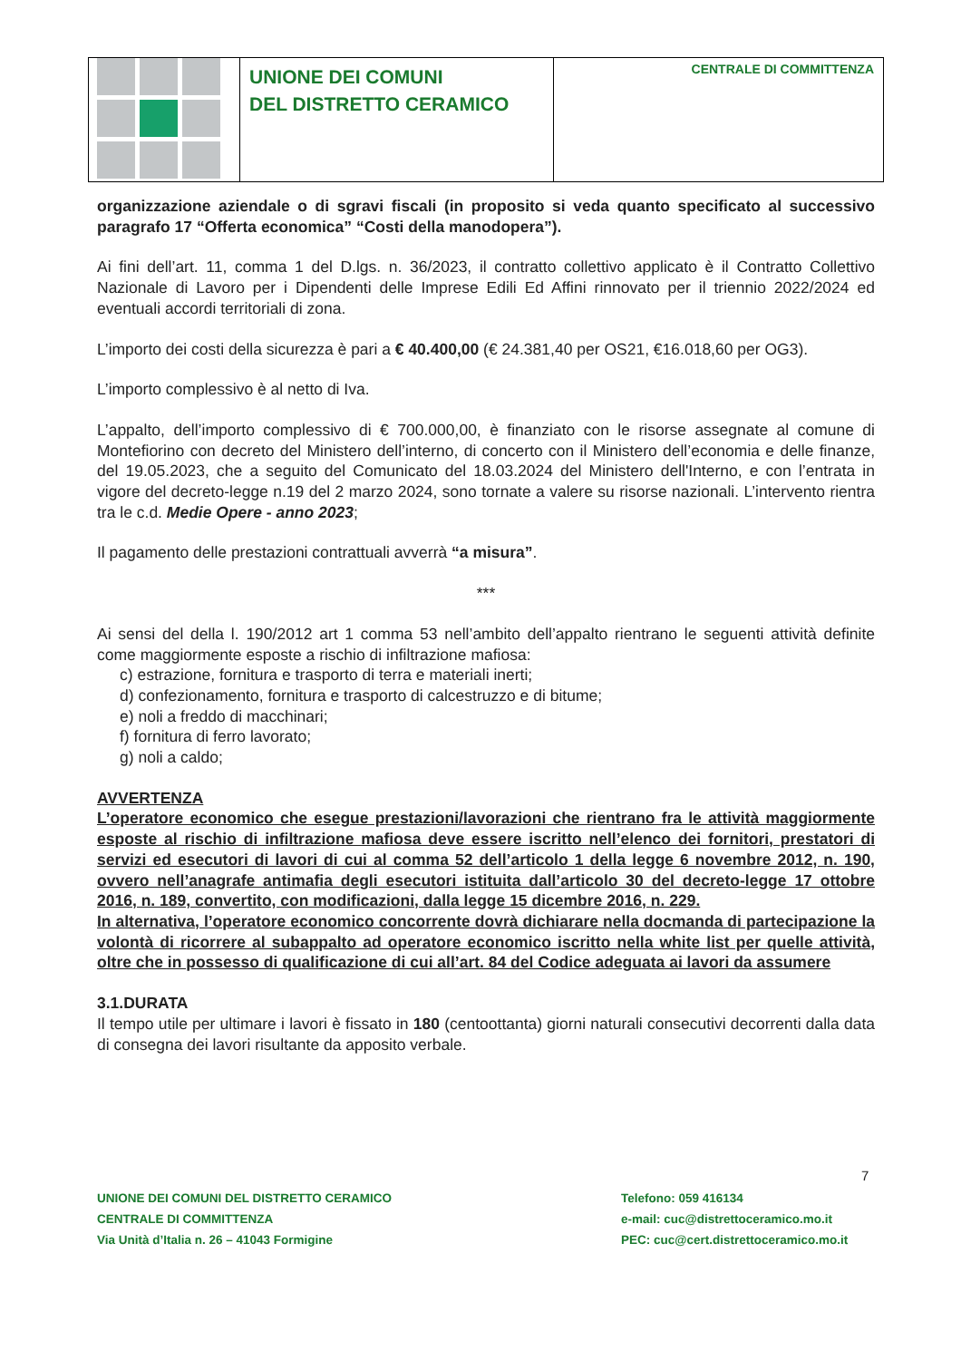UNIONE DEI COMUNI
DEL DISTRETTO CERAMICO
CENTRALE DI COMMITTENZA
organizzazione aziendale o di sgravi fiscali (in proposito si veda quanto specificato al successivo paragrafo 17 “Offerta economica” “Costi della manodopera”).
Ai fini dell’art. 11, comma 1 del D.lgs. n. 36/2023, il contratto collettivo applicato è il Contratto Collettivo Nazionale di Lavoro per i Dipendenti delle Imprese Edili Ed Affini rinnovato per il triennio 2022/2024 ed eventuali accordi territoriali di zona.
L’importo dei costi della sicurezza è pari a € 40.400,00 (€ 24.381,40 per OS21, €16.018,60 per OG3).
L’importo complessivo è al netto di Iva.
L’appalto, dell’importo complessivo di € 700.000,00, è finanziato con le risorse assegnate al comune di Montefiorino con decreto del Ministero dell’interno, di concerto con il Ministero dell’economia e delle finanze, del 19.05.2023, che a seguito del Comunicato del 18.03.2024 del Ministero dell'Interno, e con l’entrata in vigore del decreto-legge n.19 del 2 marzo 2024, sono tornate a valere su risorse nazionali. L’intervento rientra tra le c.d. Medie Opere - anno 2023;
Il pagamento delle prestazioni contrattuali avverrà “a misura”.
***
Ai sensi del della l. 190/2012 art 1 comma 53 nell’ambito dell’appalto rientrano le seguenti attività definite come maggiormente esposte a rischio di infiltrazione mafiosa:
c) estrazione, fornitura e trasporto di terra e materiali inerti;
d) confezionamento, fornitura e trasporto di calcestruzzo e di bitume;
e) noli a freddo di macchinari;
f) fornitura di ferro lavorato;
g) noli a caldo;
AVVERTENZA
L’operatore economico che esegue prestazioni/lavorazioni che rientrano fra le attività maggiormente esposte al rischio di infiltrazione mafiosa deve essere iscritto nell’elenco dei fornitori, prestatori di servizi ed esecutori di lavori di cui al comma 52 dell’articolo 1 della legge 6 novembre 2012, n. 190, ovvero nell’anagrafe antimafia degli esecutori istituita dall’articolo 30 del decreto-legge 17 ottobre 2016, n. 189, convertito, con modificazioni, dalla legge 15 dicembre 2016, n. 229.
In alternativa, l’operatore economico concorrente dovrà dichiarare nella docmanda di partecipazione la volontà di ricorrere al subappalto ad operatore economico iscritto nella white list per quelle attività, oltre che in possesso di qualificazione di cui all’art. 84 del Codice adeguata ai lavori da assumere
3.1.DURATA
Il tempo utile per ultimare i lavori è fissato in 180 (centoottanta) giorni naturali consecutivi decorrenti dalla data di consegna dei lavori risultante da apposito verbale.
7
UNIONE DEI COMUNI DEL DISTRETTO CERAMICO
CENTRALE DI COMMITTENZA
Via Unità d’Italia n. 26 – 41043 Formigine
Telefono: 059 416134
e-mail: cuc@distrettoceramico.mo.it
PEC: cuc@cert.distrettoceramico.mo.it